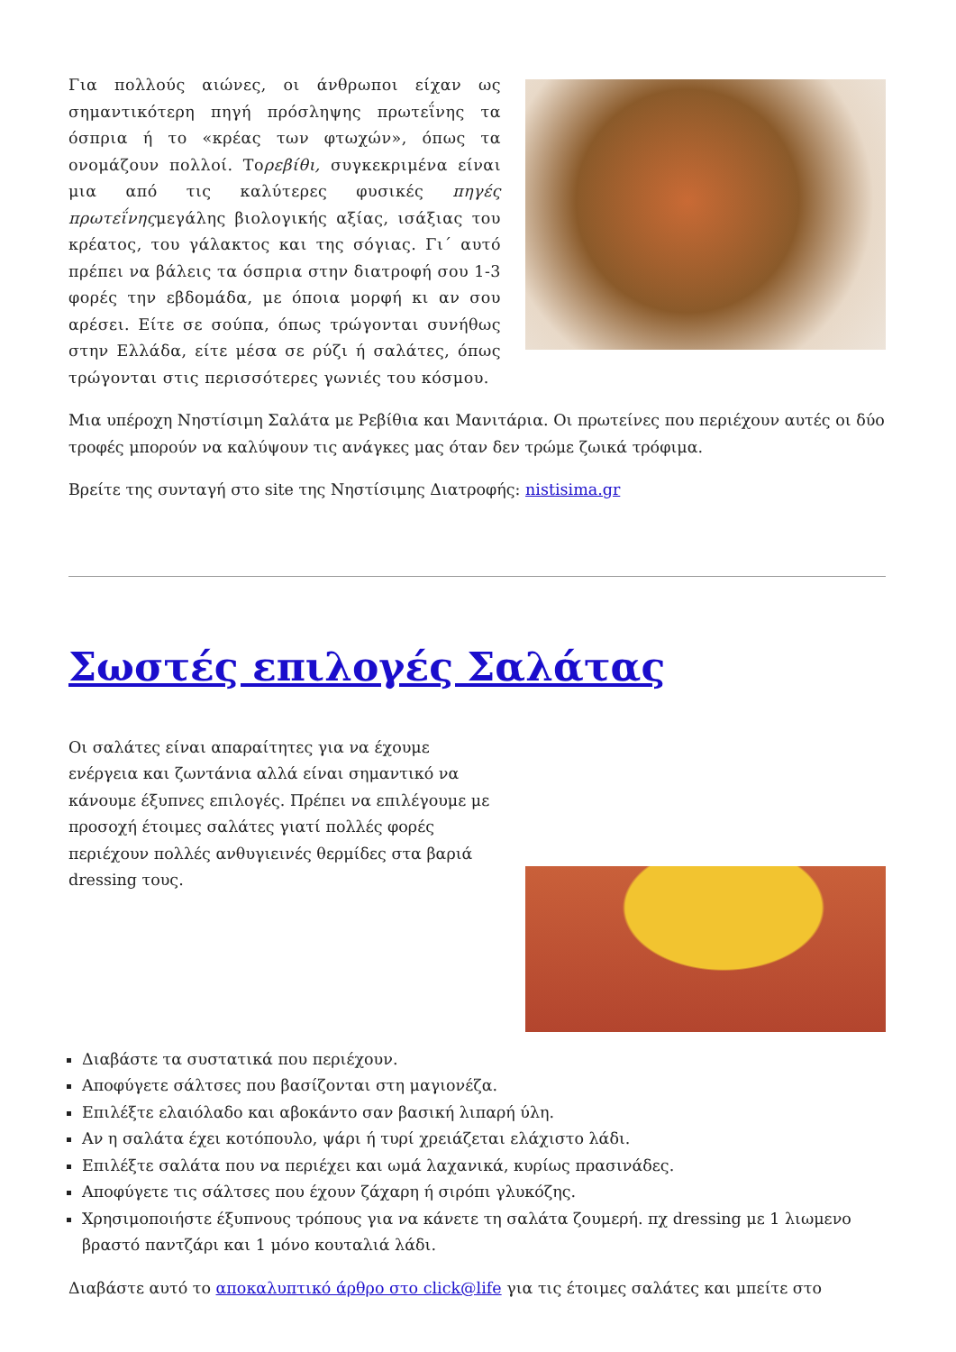Για πολλούς αιώνες, οι άνθρωποι είχαν ως σημαντικότερη πηγή πρόσληψης πρωτεΐνης τα όσπρια ή το «κρέας των φτωχών», όπως τα ονομάζουν πολλοί. Τορεβίθι, συγκεκριμένα είναι μια από τις καλύτερες φυσικές πηγές πρωτεΐνηςμεγάλης βιολογικής αξίας, ισάξιας του κρέατος, του γάλακτος και της σόγιας. Γι΄ αυτό πρέπει να βάλεις τα όσπρια στην διατροφή σου 1-3 φορές την εβδομάδα, με όποια μορφή κι αν σου αρέσει. Είτε σε σούπα, όπως τρώγονται συνήθως στην Ελλάδα, είτε μέσα σε ρύζι ή σαλάτες, όπως τρώγονται στις περισσότερες γωνιές του κόσμου.
Μια υπέροχη Νηστίσιμη Σαλάτα με Ρεβίθια και Μανιτάρια. Οι πρωτείνες που περιέχουν αυτές οι δύο τροφές μπορούν να καλύψουν τις ανάγκες μας όταν δεν τρώμε ζωικά τρόφιμα.
Βρείτε της συνταγή στο site της Νηστίσιμης Διατροφής: nistisima.gr
Σωστές επιλογές Σαλάτας
Οι σαλάτες είναι απαραίτητες για να έχουμε ενέργεια και ζωντάνια αλλά είναι σημαντικό να κάνουμε έξυπνες επιλογές. Πρέπει να επιλέγουμε με προσοχή έτοιμες σαλάτες γιατί πολλές φορές περιέχουν πολλές ανθυγιεινές θερμίδες στα βαριά dressing τους.
Διαβάστε τα συστατικά που περιέχουν.
Αποφύγετε σάλτσες που βασίζονται στη μαγιονέζα.
Επιλέξτε ελαιόλαδο και αβοκάντο σαν βασική λιπαρή ύλη.
Αν η σαλάτα έχει κοτόπουλο, ψάρι ή τυρί χρειάζεται ελάχιστο λάδι.
Επιλέξτε σαλάτα που να περιέχει και ωμά λαχανικά, κυρίως πρασινάδες.
Αποφύγετε τις σάλτσες που έχουν ζάχαρη ή σιρόπι γλυκόζης.
Χρησιμοποιήστε έξυπνους τρόπους για να κάνετε τη σαλάτα ζουμερή. πχ dressing με 1 λιωμενο βραστό παντζάρι και 1 μόνο κουταλιά λάδι.
Διαβάστε αυτό το αποκαλυπτικό άρθρο στο click@life για τις έτοιμες σαλάτες και μπείτε στο